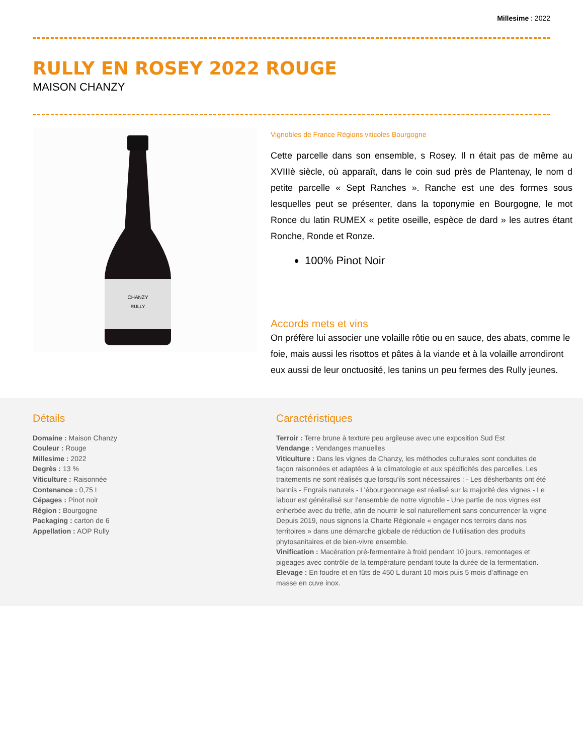Millesime : 2022
RULLY EN ROSEY 2022 ROUGE
MAISON CHANZY
CHANZY
RULLY
Vignobles de France Régions viticoles Bourgogne
Cette parcelle dans son ensemble, s Rosey. Il n était pas de même au XVIIIè siècle, où apparaît, dans le coin sud près de Plantenay, le nom d petite parcelle « Sept Ranches ». Ranche est une des formes sous lesquelles peut se présenter, dans la toponymie en Bourgogne, le mot Ronce du latin RUMEX « petite oseille, espèce de dard » les autres étant Ronche, Ronde et Ronze.
100% Pinot Noir
Accords mets et vins
On préfère lui associer une volaille rôtie ou en sauce, des abats, comme le foie, mais aussi les risottos et pâtes à la viande et à la volaille arrondiront eux aussi de leur onctuosité, les tanins un peu fermes des Rully jeunes.
Détails
Domaine : Maison Chanzy
Couleur : Rouge
Millesime : 2022
Degrès : 13 %
Viticulture : Raisonnée
Contenance : 0,75 L
Cépages : Pinot noir
Région : Bourgogne
Packaging : carton de 6
Appellation : AOP Rully
Caractéristiques
Terroir : Terre brune à texture peu argileuse avec une exposition Sud Est
Vendange : Vendanges manuelles
Viticulture : Dans les vignes de Chanzy, les méthodes culturales sont conduites de façon raisonnées et adaptées à la climatologie et aux spécificités des parcelles. Les traitements ne sont réalisés que lorsqu’ils sont nécessaires : - Les désherbants ont été bannis - Engrais naturels - L’ébourgeonnage est réalisé sur la majorité des vignes - Le labour est généralisé sur l’ensemble de notre vignoble - Une partie de nos vignes est enherbée avec du trèfle, afin de nourrir le sol naturellement sans concurrencer la vigne Depuis 2019, nous signons la Charte Régionale « engager nos terroirs dans nos territoires » dans une démarche globale de réduction de l’utilisation des produits phytosanitaires et de bien-vivre ensemble.
Vinification : Macération pré-fermentaire à froid pendant 10 jours, remontages et pigeages avec contrôle de la température pendant toute la durée de la fermentation.
Elevage : En foudre et en fûts de 450 L durant 10 mois puis 5 mois d’affinage en masse en cuve inox.